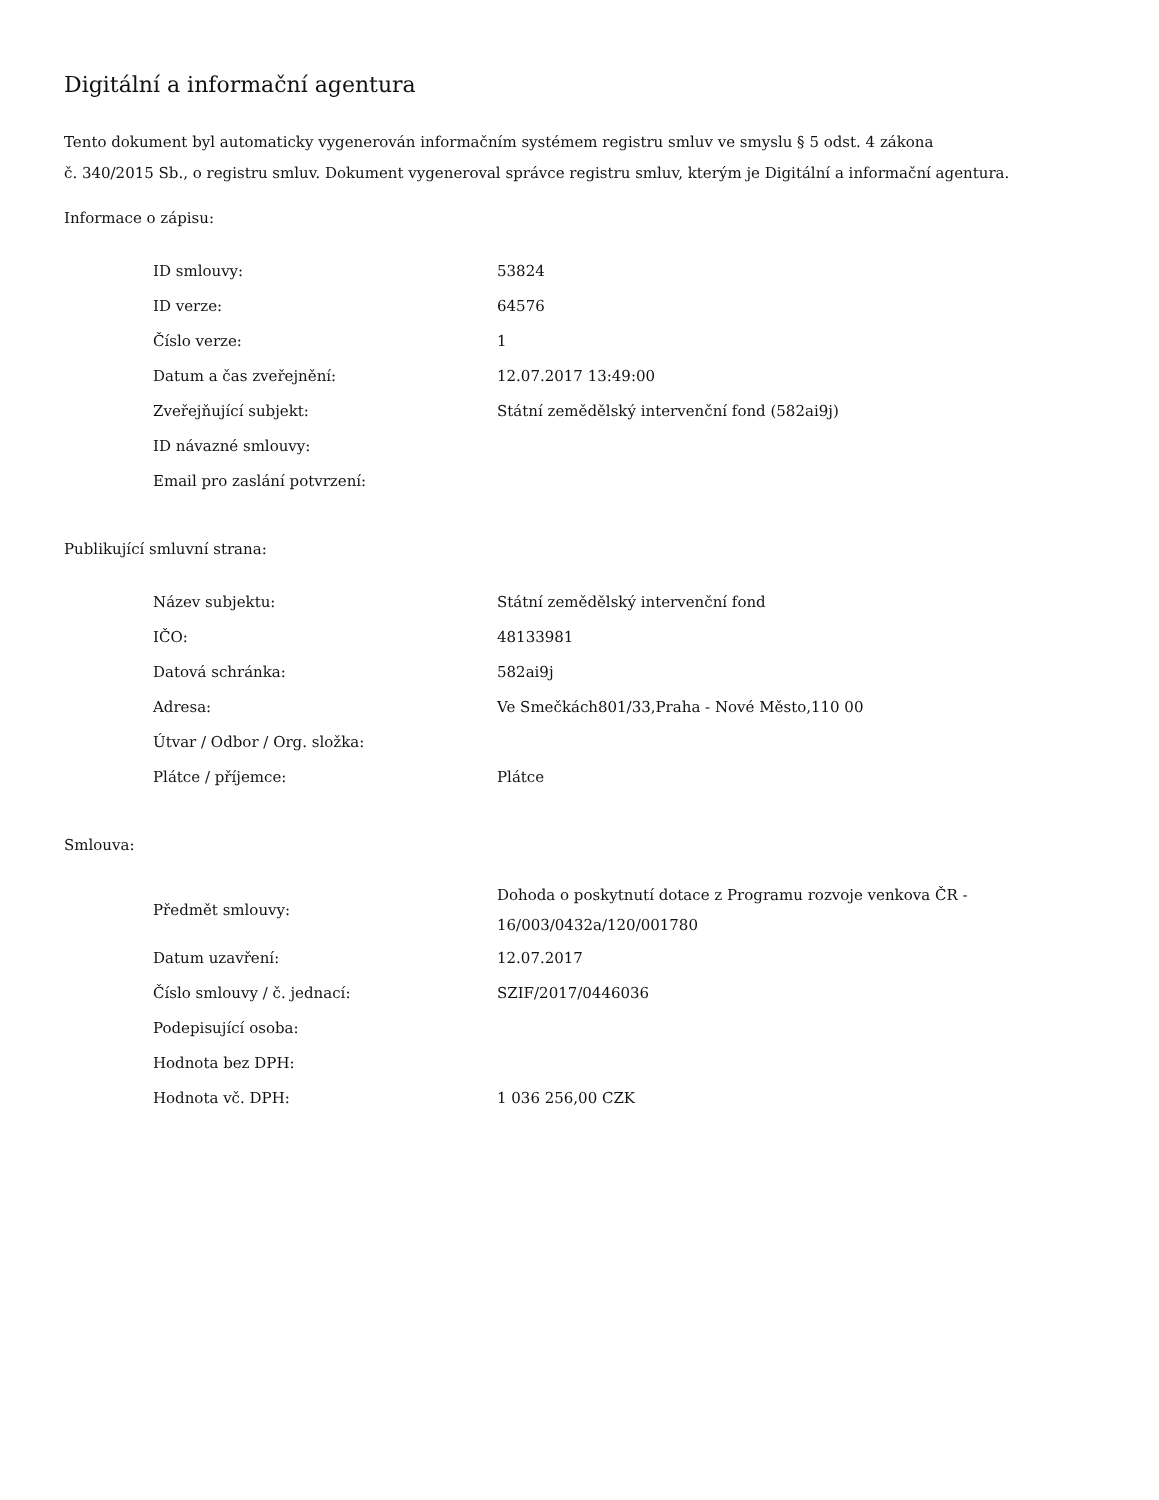Digitální a informační agentura
Tento dokument byl automaticky vygenerován informačním systémem registru smluv ve smyslu § 5 odst. 4 zákona
č. 340/2015 Sb., o registru smluv. Dokument vygeneroval správce registru smluv, kterým je Digitální a informační agentura.
Informace o zápisu:
| ID smlouvy: | 53824 |
| ID verze: | 64576 |
| Číslo verze: | 1 |
| Datum a čas zveřejnění: | 12.07.2017 13:49:00 |
| Zveřejňující subjekt: | Státní zemědělský intervenční fond (582ai9j) |
| ID návazné smlouvy: | |
| Email pro zaslání potvrzení: | |
Publikující smluvní strana:
| Název subjektu: | Státní zemědělský intervenční fond |
| IČO: | 48133981 |
| Datová schránka: | 582ai9j |
| Adresa: | Ve Smečkách801/33,Praha - Nové Město,110 00 |
| Útvar / Odbor / Org. složka: | |
| Plátce / příjemce: | Plátce |
Smlouva:
| Předmět smlouvy: | Dohoda o poskytnutí dotace z Programu rozvoje venkova ČR - 16/003/0432a/120/001780 |
| Datum uzavření: | 12.07.2017 |
| Číslo smlouvy / č. jednací: | SZIF/2017/0446036 |
| Podepisující osoba: | |
| Hodnota bez DPH: | |
| Hodnota vč. DPH: | 1 036 256,00 CZK |